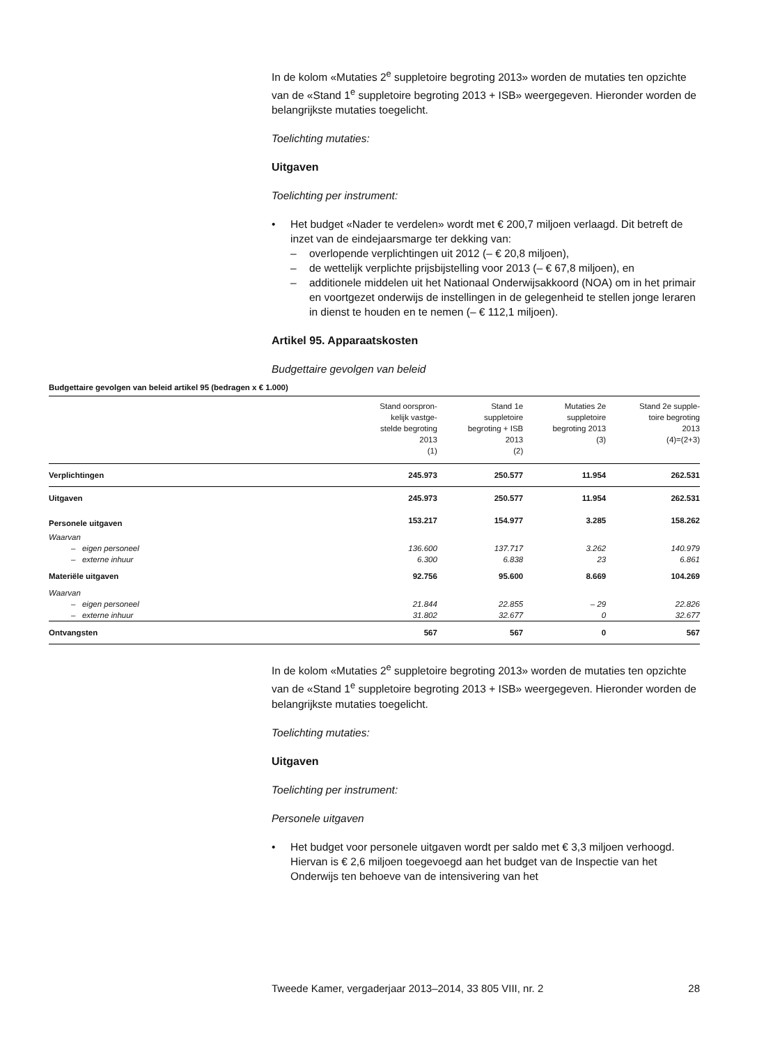In de kolom «Mutaties 2<sup>e</sup> suppletoire begroting 2013» worden de mutaties ten opzichte van de «Stand 1<sup>e</sup> suppletoire begroting 2013 + ISB» weergegeven. Hieronder worden de belangrijkste mutaties toegelicht.
Toelichting mutaties:
Uitgaven
Toelichting per instrument:
• Het budget «Nader te verdelen» wordt met € 200,7 miljoen verlaagd. Dit betreft de inzet van de eindejaarsmarge ter dekking van:
– overlopende verplichtingen uit 2012 (– € 20,8 miljoen),
– de wettelijk verplichte prijsbijstelling voor 2013 (– € 67,8 miljoen), en
– additionele middelen uit het Nationaal Onderwijsakkoord (NOA) om in het primair en voortgezet onderwijs de instellingen in de gelegenheid te stellen jonge leraren in dienst te houden en te nemen (– € 112,1 miljoen).
Artikel 95. Apparaatskosten
Budgettaire gevolgen van beleid
Budgettaire gevolgen van beleid artikel 95 (bedragen x € 1.000)
| | Stand oorspron- kelijk vastge- stelde begroting 2013 (1) | Stand 1e suppletoire begroting + ISB 2013 (2) | Mutaties 2e suppletoire begroting 2013 (3) | Stand 2e supple- toire begroting 2013 (4)=(2+3) |
| --- | --- | --- | --- | --- |
| Verplichtingen | 245.973 | 250.577 | 11.954 | 262.531 |
| Uitgaven | 245.973 | 250.577 | 11.954 | 262.531 |
| Personele uitgaven | 153.217 | 154.977 | 3.285 | 158.262 |
| Waarvan | | | | |
| – eigen personeel | 136.600 | 137.717 | 3.262 | 140.979 |
| – externe inhuur | 6.300 | 6.838 | 23 | 6.861 |
| Materiële uitgaven | 92.756 | 95.600 | 8.669 | 104.269 |
| Waarvan | | | | |
| – eigen personeel | 21.844 | 22.855 | – 29 | 22.826 |
| – externe inhuur | 31.802 | 32.677 | 0 | 32.677 |
| Ontvangsten | 567 | 567 | 0 | 567 |
In de kolom «Mutaties 2<sup>e</sup> suppletoire begroting 2013» worden de mutaties ten opzichte van de «Stand 1<sup>e</sup> suppletoire begroting 2013 + ISB» weergegeven. Hieronder worden de belangrijkste mutaties toegelicht.
Toelichting mutaties:
Uitgaven
Toelichting per instrument:
Personele uitgaven
• Het budget voor personele uitgaven wordt per saldo met € 3,3 miljoen verhoogd. Hiervan is € 2,6 miljoen toegevoegd aan het budget van de Inspectie van het Onderwijs ten behoeve van de intensivering van het
Tweede Kamer, vergaderjaar 2013–2014, 33 805 VIII, nr. 2 28